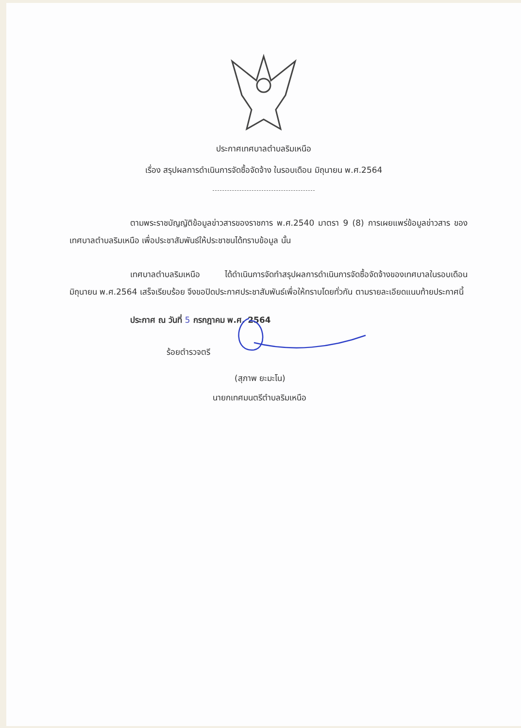ประกาศเทศบาลตำบลริมเหนือ
เรื่อง สรุปผลการดำเนินการจัดซื้อจัดจ้าง ในรอบเดือน มิถุนายน พ.ศ.2564
ตามพระราชบัญญัติข้อมูลข่าวสารของราชการ พ.ศ.2540 มาตรา 9 (8) การเผยแพร่ข้อมูลข่าวสาร ของเทศบาลตำบลริมเหนือ เพื่อประชาสัมพันธ์ให้ประชาชนได้ทราบข้อมูล นั้น
เทศบาลตำบลริมเหนือ ได้ดำเนินการจัดทำสรุปผลการดำเนินการจัดซื้อจัดจ้างของเทศบาลในรอบเดือน มิถุนายน พ.ศ.2564 เสร็จเรียบร้อย จึงขอปิดประกาศประชาสัมพันธ์เพื่อให้ทราบโดยทั่วกัน ตามรายละเอียดแนบท้ายประกาศนี้
ประกาศ ณ วันที่ 5 กรกฎาคม พ.ศ. 2564
ร้อยตำรวจตรี
(สุภาพ ยะมะโน)
นายกเทศมนตรีตำบลริมเหนือ